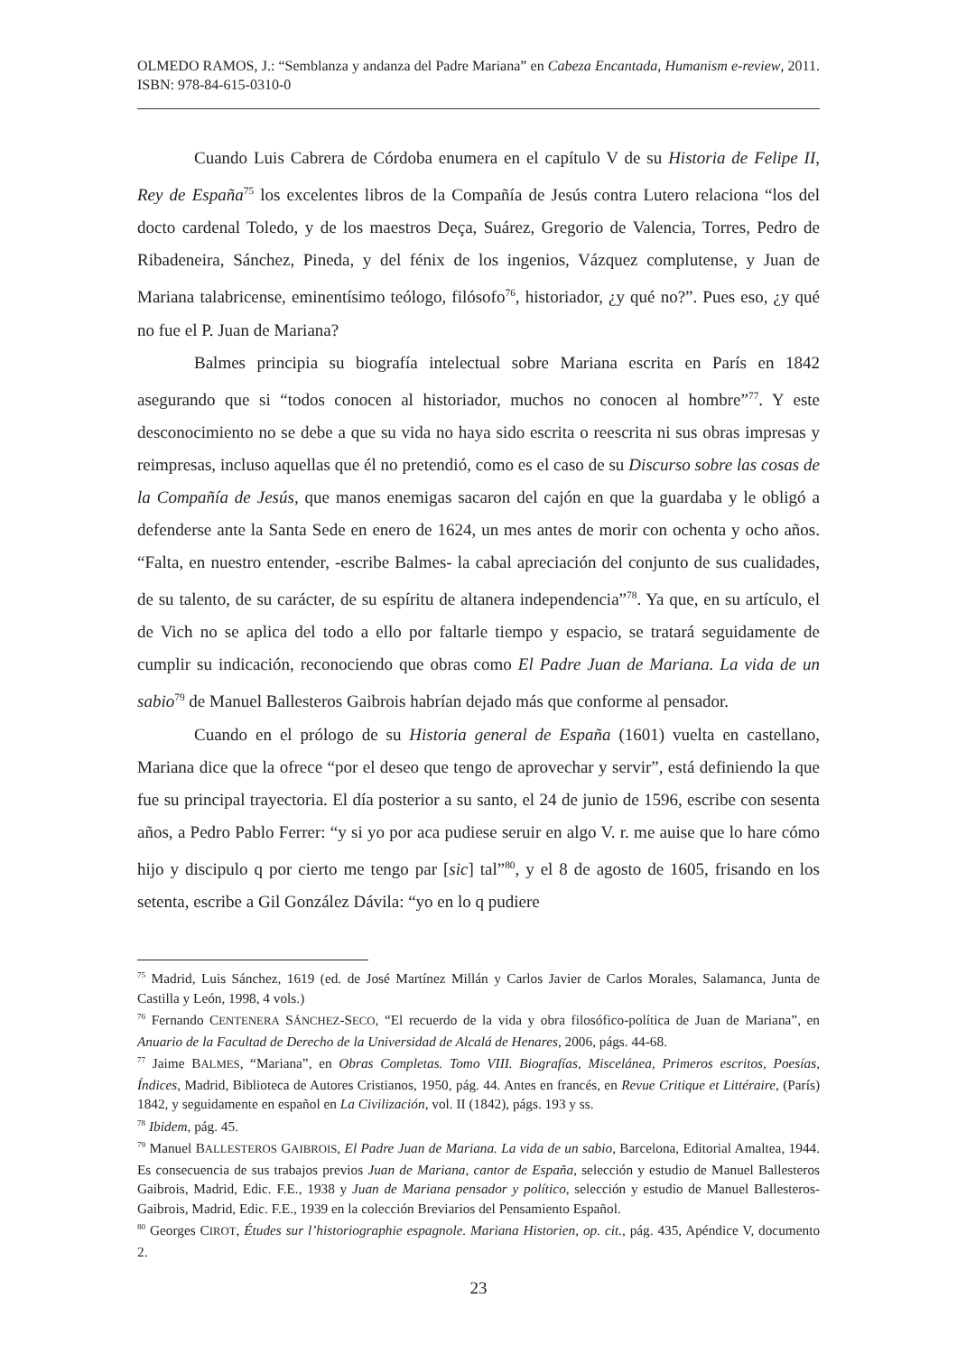OLMEDO RAMOS, J.: “Semblanza y andanza del Padre Mariana” en Cabeza Encantada, Humanism e-review, 2011. ISBN: 978-84-615-0310-0
Cuando Luis Cabrera de Córdoba enumera en el capítulo V de su Historia de Felipe II, Rey de España<sup>75</sup> los excelentes libros de la Compañía de Jesús contra Lutero relaciona “los del docto cardenal Toledo, y de los maestros Deça, Suárez, Gregorio de Valencia, Torres, Pedro de Ribadeneira, Sánchez, Pineda, y del fénix de los ingenios, Vázquez complutense, y Juan de Mariana talabricense, eminentísimo teólogo, filósofo<sup>76</sup>, historiador, ¿y qué no?”. Pues eso, ¿y qué no fue el P. Juan de Mariana?
Balmes principia su biografía intelectual sobre Mariana escrita en París en 1842 asegurando que si “todos conocen al historiador, muchos no conocen al hombre”<sup>77</sup>. Y este desconocimiento no se debe a que su vida no haya sido escrita o reescrita ni sus obras impresas y reimpresas, incluso aquellas que él no pretendió, como es el caso de su Discurso sobre las cosas de la Compañía de Jesús, que manos enemigas sacaron del cajón en que la guardaba y le obligó a defenderse ante la Santa Sede en enero de 1624, un mes antes de morir con ochenta y ocho años. “Falta, en nuestro entender, -escribe Balmes- la cabal apreciación del conjunto de sus cualidades, de su talento, de su carácter, de su espíritu de altanera independencia”<sup>78</sup>. Ya que, en su artículo, el de Vich no se aplica del todo a ello por faltarle tiempo y espacio, se tratará seguidamente de cumplir su indicación, reconociendo que obras como El Padre Juan de Mariana. La vida de un sabio<sup>79</sup> de Manuel Ballesteros Gaibrois habrían dejado más que conforme al pensador.
Cuando en el prólogo de su Historia general de España (1601) vuelta en castellano, Mariana dice que la ofrece “por el deseo que tengo de aprovechar y servir”, está definiendo la que fue su principal trayectoria. El día posterior a su santo, el 24 de junio de 1596, escribe con sesenta años, a Pedro Pablo Ferrer: “y si yo por aca pudiese seruir en algo V. r. me auise que lo hare cómo hijo y discipulo q por cierto me tengo par [sic] tal”<sup>80</sup>, y el 8 de agosto de 1605, frisando en los setenta, escribe a Gil González Dávila: “yo en lo q pudiere
<sup>75</sup> Madrid, Luis Sánchez, 1619 (ed. de José Martínez Millán y Carlos Javier de Carlos Morales, Salamanca, Junta de Castilla y León, 1998, 4 vols.)
<sup>76</sup> Fernando CENTENERA SÁNCHEZ-SECO, “El recuerdo de la vida y obra filosófico-política de Juan de Mariana”, en Anuario de la Facultad de Derecho de la Universidad de Alcalá de Henares, 2006, págs. 44-68.
<sup>77</sup> Jaime BALMES, “Mariana”, en Obras Completas. Tomo VIII. Biografías, Miscelánea, Primeros escritos, Poesías, Índices, Madrid, Biblioteca de Autores Cristianos, 1950, pág. 44. Antes en francés, en Revue Critique et Littéraire, (París) 1842, y seguidamente en español en La Civilización, vol. II (1842), págs. 193 y ss.
<sup>78</sup> Ibidem, pág. 45.
<sup>79</sup> Manuel BALLESTEROS GAIBROIS, El Padre Juan de Mariana. La vida de un sabio, Barcelona, Editorial Amaltea, 1944. Es consecuencia de sus trabajos previos Juan de Mariana, cantor de España, selección y estudio de Manuel Ballesteros Gaibrois, Madrid, Edic. F.E., 1938 y Juan de Mariana pensador y político, selección y estudio de Manuel Ballesteros-Gaibrois, Madrid, Edic. F.E., 1939 en la colección Breviarios del Pensamiento Español.
<sup>80</sup> Georges CIROT, Études sur l’historiographie espagnole. Mariana Historien, op. cit., pág. 435, Apéndice V, documento 2.
23